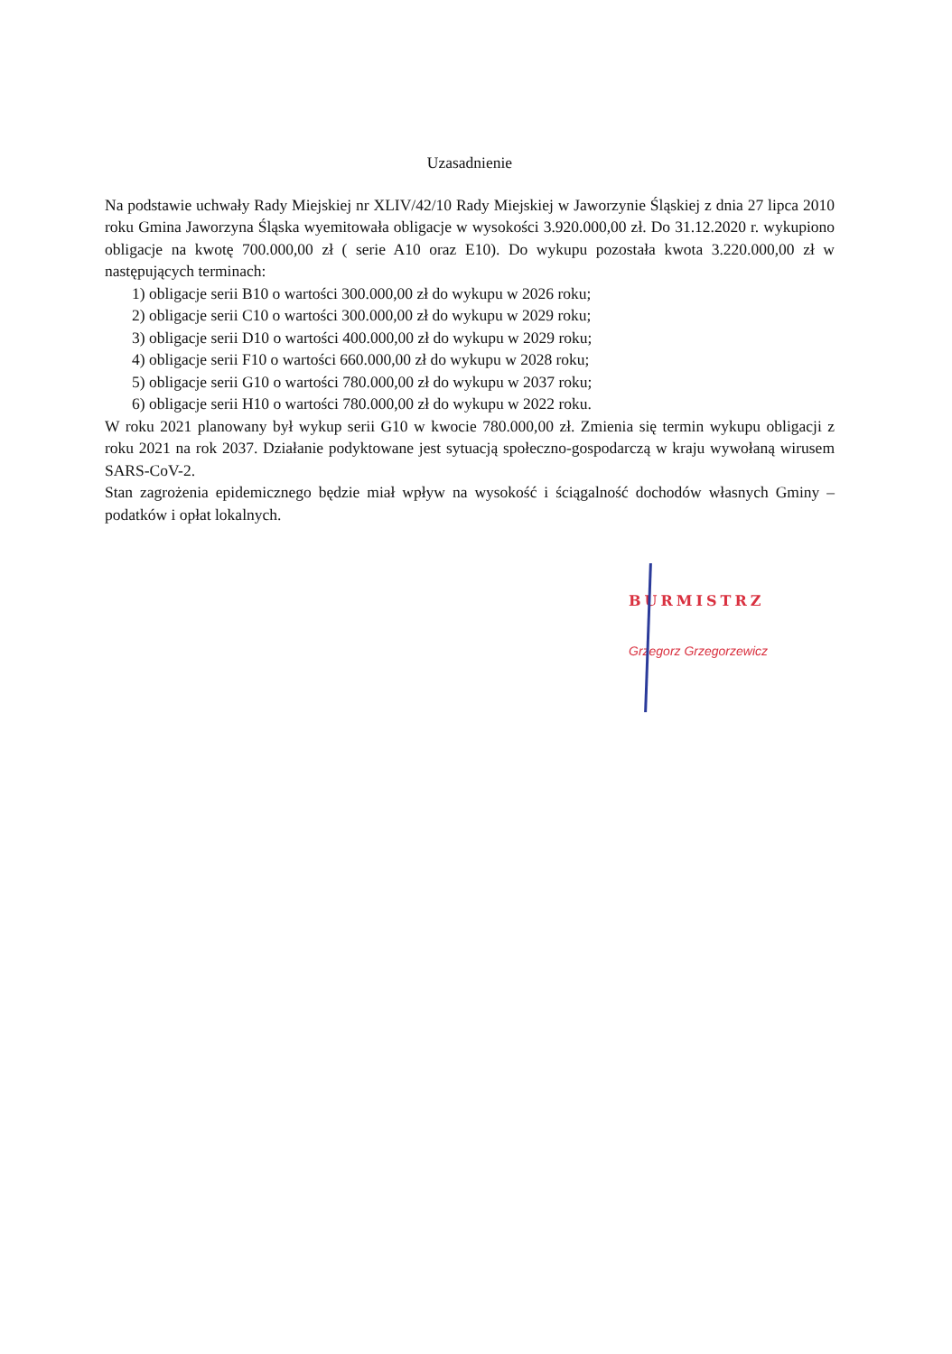Uzasadnienie
Na podstawie uchwały Rady Miejskiej nr XLIV/42/10 Rady Miejskiej w Jaworzynie Śląskiej z dnia 27 lipca 2010 roku Gmina Jaworzyna Śląska wyemitowała obligacje w wysokości 3.920.000,00 zł. Do 31.12.2020 r. wykupiono obligacje na kwotę 700.000,00 zł ( serie A10 oraz E10). Do wykupu pozostała kwota 3.220.000,00 zł w następujących terminach:
1) obligacje serii B10 o wartości 300.000,00 zł do wykupu w 2026 roku;
2) obligacje serii C10 o wartości 300.000,00 zł do wykupu w 2029 roku;
3) obligacje serii D10 o wartości 400.000,00 zł do wykupu w 2029 roku;
4) obligacje serii F10 o wartości 660.000,00 zł do wykupu w 2028 roku;
5) obligacje serii G10 o wartości 780.000,00 zł do wykupu w 2037 roku;
6) obligacje serii H10 o wartości 780.000,00 zł do wykupu w 2022 roku.
W roku 2021 planowany był wykup serii G10 w kwocie 780.000,00 zł. Zmienia się termin wykupu obligacji z roku 2021 na rok 2037. Działanie podyktowane jest sytuacją społeczno-gospodarczą w kraju wywołaną wirusem SARS-CoV-2.
Stan zagrożenia epidemicznego będzie miał wpływ na wysokość i ściągalność dochodów własnych Gminy –podatków i opłat lokalnych.
BURMISTRZ
Grzegorz Grzegorzewicz